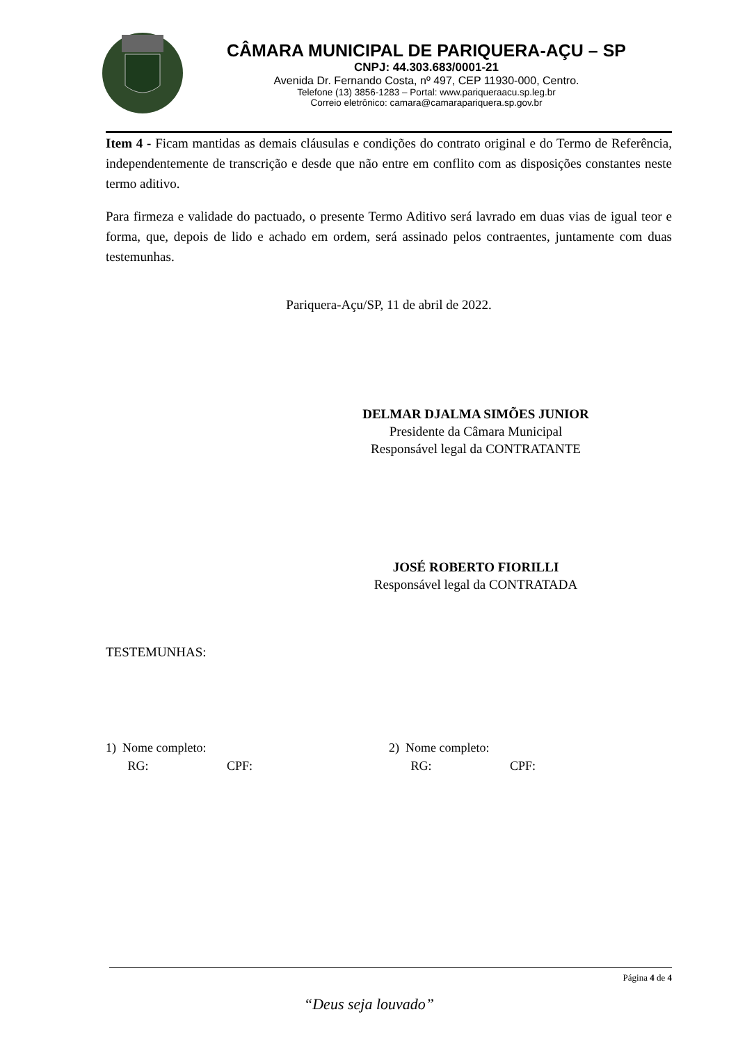CÂMARA MUNICIPAL DE PARIQUERA-AÇU – SP
CNPJ: 44.303.683/0001-21
Avenida Dr. Fernando Costa, nº 497, CEP 11930-000, Centro.
Telefone (13) 3856-1283 – Portal: www.pariqueraacu.sp.leg.br
Correio eletrônico: camara@camarapariquera.sp.gov.br
Item 4 - Ficam mantidas as demais cláusulas e condições do contrato original e do Termo de Referência, independentemente de transcrição e desde que não entre em conflito com as disposições constantes neste termo aditivo.
Para firmeza e validade do pactuado, o presente Termo Aditivo será lavrado em duas vias de igual teor e forma, que, depois de lido e achado em ordem, será assinado pelos contraentes, juntamente com duas testemunhas.
Pariquera-Açu/SP, 11 de abril de 2022.
DELMAR DJALMA SIMÕES JUNIOR
Presidente da Câmara Municipal
Responsável legal da CONTRATANTE
JOSÉ ROBERTO FIORILLI
Responsável legal da CONTRATADA
TESTEMUNHAS:
1) Nome completo:
RG: CPF:
2) Nome completo:
RG: CPF:
Página 4 de 4
“Deus seja louvado”